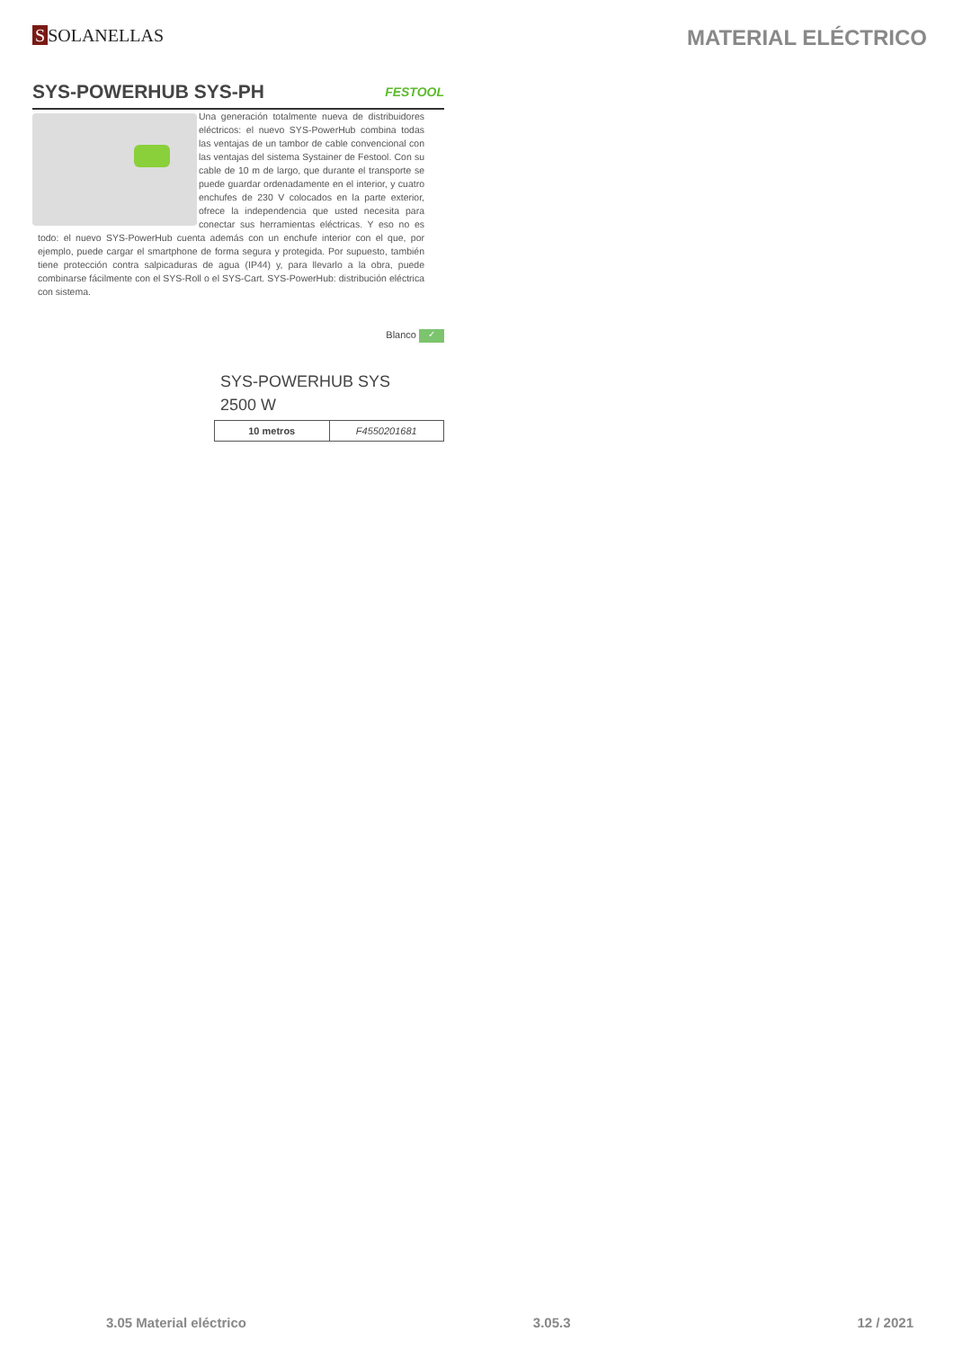S SOLANELLAS
MATERIAL ELÉCTRICO
SYS-POWERHUB SYS-PH
FESTOOL
Una generación totalmente nueva de distribuidores eléctricos: el nuevo SYS-PowerHub combina todas las ventajas de un tambor de cable convencional con las ventajas del sistema Systainer de Festool. Con su cable de 10 m de largo, que durante el transporte se puede guardar ordenadamente en el interior, y cuatro enchufes de 230 V colocados en la parte exterior, ofrece la independencia que usted necesita para conectar sus herramientas eléctricas. Y eso no es todo: el nuevo SYS-PowerHub cuenta además con un enchufe interior con el que, por ejemplo, puede cargar el smartphone de forma segura y protegida. Por supuesto, también tiene protección contra salpicaduras de agua (IP44) y, para llevarlo a la obra, puede combinarse fácilmente con el SYS-Roll o el SYS-Cart. SYS-PowerHub: distribución eléctrica con sistema.
Blanco ✓
SYS-POWERHUB SYS
2500 W
| 10 metros | F4550201681 |
3.05 Material eléctrico 3.05.3 12 / 2021